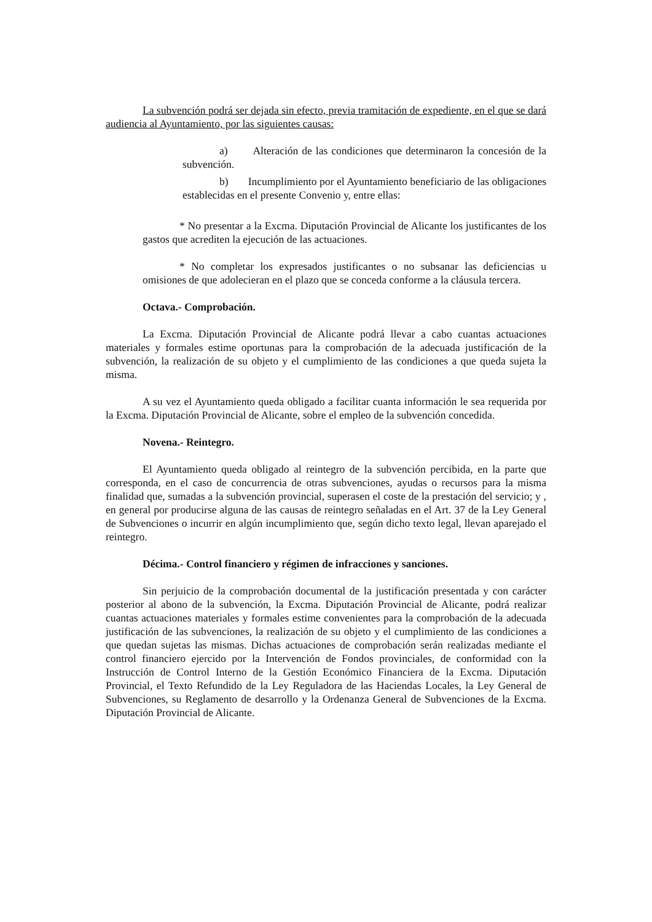La subvención podrá ser dejada sin efecto, previa tramitación de expediente, en el que se dará audiencia al Ayuntamiento, por las siguientes causas:
a) Alteración de las condiciones que determinaron la concesión de la subvención.
b) Incumplimiento por el Ayuntamiento beneficiario de las obligaciones establecidas en el presente Convenio y, entre ellas:
* No presentar a la Excma. Diputación Provincial de Alicante los justificantes de los gastos que acrediten la ejecución de las actuaciones.
* No completar los expresados justificantes o no subsanar las deficiencias u omisiones de que adolecieran en el plazo que se conceda conforme a la cláusula tercera.
Octava.- Comprobación.
La Excma. Diputación Provincial de Alicante podrá llevar a cabo cuantas actuaciones materiales y formales estime oportunas para la comprobación de la adecuada justificación de la subvención, la realización de su objeto y el cumplimiento de las condiciones a que queda sujeta la misma.
A su vez el Ayuntamiento queda obligado a facilitar cuanta información le sea requerida por la Excma. Diputación Provincial de Alicante, sobre el empleo de la subvención concedida.
Novena.- Reintegro.
El Ayuntamiento queda obligado al reintegro de la subvención percibida, en la parte que corresponda, en el caso de concurrencia de otras subvenciones, ayudas o recursos para la misma finalidad que, sumadas a la subvención provincial, superasen el coste de la prestación del servicio; y , en general por producirse alguna de las causas de reintegro señaladas en el Art. 37 de la Ley General de Subvenciones o incurrir en algún incumplimiento que, según dicho texto legal, llevan aparejado el reintegro.
Décima.- Control financiero y régimen de infracciones y sanciones.
Sin perjuicio de la comprobación documental de la justificación presentada y con carácter posterior al abono de la subvención, la Excma. Diputación Provincial de Alicante, podrá realizar cuantas actuaciones materiales y formales estime convenientes para la comprobación de la adecuada justificación de las subvenciones, la realización de su objeto y el cumplimiento de las condiciones a que quedan sujetas las mismas. Dichas actuaciones de comprobación serán realizadas mediante el control financiero ejercido por la Intervención de Fondos provinciales, de conformidad con la Instrucción de Control Interno de la Gestión Económico Financiera de la Excma. Diputación Provincial, el Texto Refundido de la Ley Reguladora de las Haciendas Locales, la Ley General de Subvenciones, su Reglamento de desarrollo y la Ordenanza General de Subvenciones de la Excma. Diputación Provincial de Alicante.